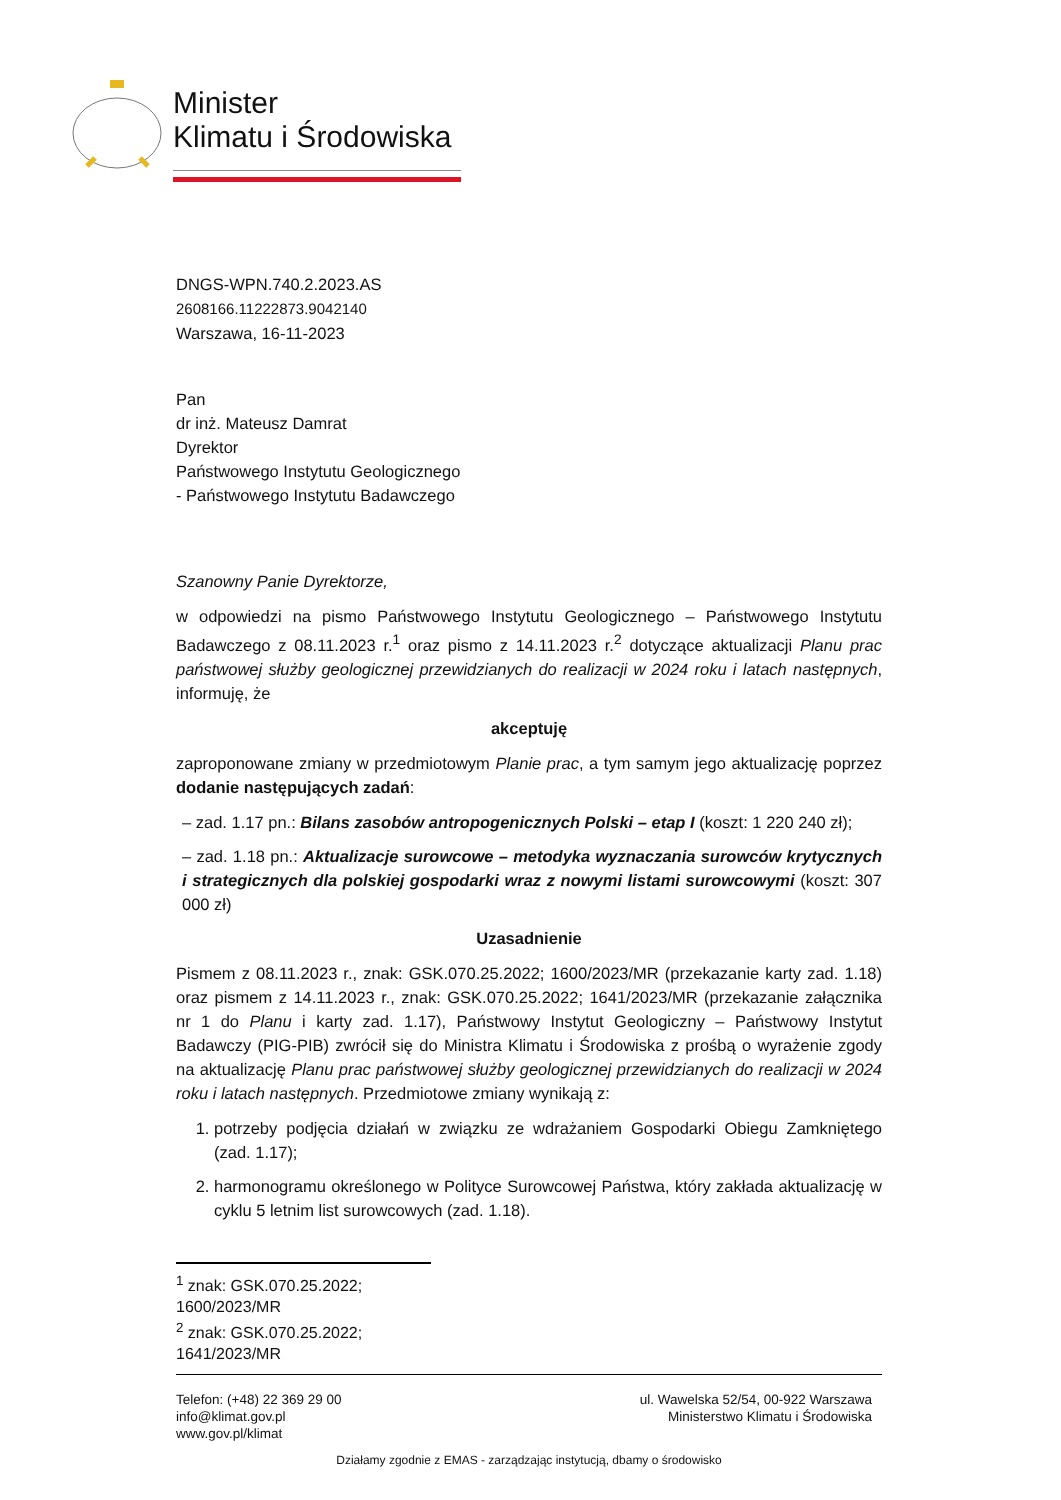Minister
Klimatu i Środowiska
DNGS-WPN.740.2.2023.AS
2608166.11222873.9042140
Warszawa, 16-11-2023
Pan
dr inż. Mateusz Damrat
Dyrektor
Państwowego Instytutu Geologicznego
- Państwowego Instytutu Badawczego
Szanowny Panie Dyrektorze,
w odpowiedzi na pismo Państwowego Instytutu Geologicznego – Państwowego Instytutu Badawczego z 08.11.2023 r.<sup>1</sup> oraz pismo z 14.11.2023 r.<sup>2</sup> dotyczące aktualizacji Planu prac państwowej służby geologicznej przewidzianych do realizacji w 2024 roku i latach następnych, informuję, że
akceptuję
zaproponowane zmiany w przedmiotowym Planie prac, a tym samym jego aktualizację poprzez dodanie następujących zadań:
– zad. 1.17 pn.: Bilans zasobów antropogenicznych Polski – etap I (koszt: 1 220 240 zł);
– zad. 1.18 pn.: Aktualizacje surowcowe – metodyka wyznaczania surowców krytycznych i strategicznych dla polskiej gospodarki wraz z nowymi listami surowcowymi (koszt: 307 000 zł)
Uzasadnienie
Pismem z 08.11.2023 r., znak: GSK.070.25.2022; 1600/2023/MR (przekazanie karty zad. 1.18) oraz pismem z 14.11.2023 r., znak: GSK.070.25.2022; 1641/2023/MR (przekazanie załącznika nr 1 do Planu i karty zad. 1.17), Państwowy Instytut Geologiczny – Państwowy Instytut Badawczy (PIG-PIB) zwrócił się do Ministra Klimatu i Środowiska z prośbą o wyrażenie zgody na aktualizację Planu prac państwowej służby geologicznej przewidzianych do realizacji w 2024 roku i latach następnych. Przedmiotowe zmiany wynikają z:
1. potrzeby podjęcia działań w związku ze wdrażaniem Gospodarki Obiegu Zamkniętego (zad. 1.17);
2. harmonogramu określonego w Polityce Surowcowej Państwa, który zakłada aktualizację w cyklu 5 letnim list surowcowych (zad. 1.18).
<sup>1</sup> znak: GSK.070.25.2022; 1600/2023/MR
<sup>2</sup> znak: GSK.070.25.2022; 1641/2023/MR
Telefon: (+48) 22 369 29 00
info@klimat.gov.pl
www.gov.pl/klimat
ul. Wawelska 52/54, 00-922 Warszawa
Ministerstwo Klimatu i Środowiska
Działamy zgodnie z EMAS - zarządzając instytucją, dbamy o środowisko